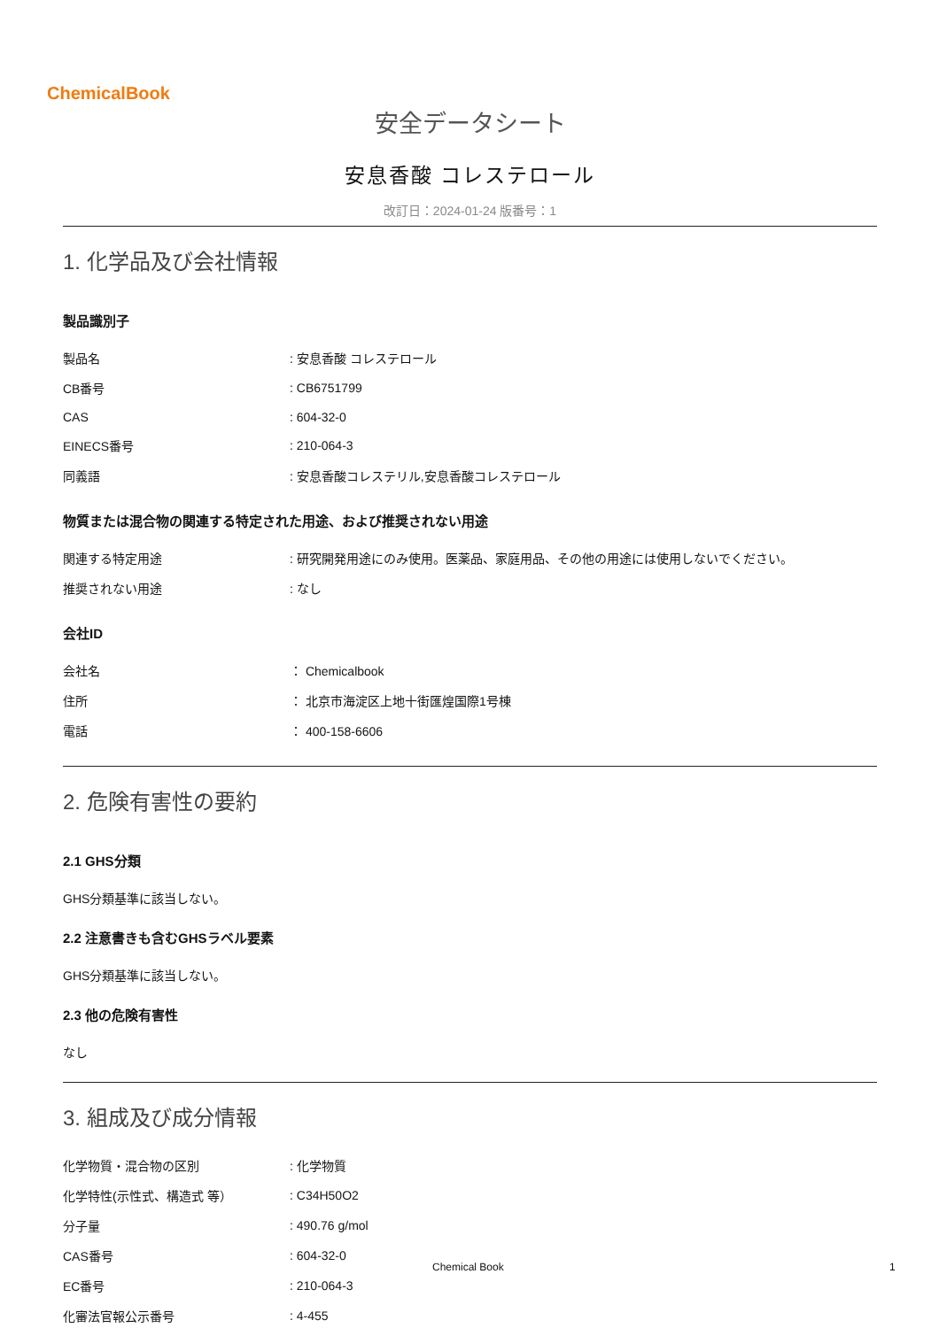ChemicalBook
安全データシート
安息香酸 コレステロール
改訂日：2024-01-24 版番号：1
1. 化学品及び会社情報
製品識別子
| 製品名 | : 安息香酸 コレステロール |
| CB番号 | : CB6751799 |
| CAS | : 604-32-0 |
| EINECS番号 | : 210-064-3 |
| 同義語 | : 安息香酸コレステリル,安息香酸コレステロール |
物質または混合物の関連する特定された用途、および推奨されない用途
| 関連する特定用途 | : 研究開発用途にのみ使用。医薬品、家庭用品、その他の用途には使用しないでください。 |
| 推奨されない用途 | : なし |
会社ID
| 会社名 | ： Chemicalbook |
| 住所 | ： 北京市海淀区上地十街匯煌国際1号棟 |
| 電話 | ： 400-158-6606 |
2. 危険有害性の要約
2.1 GHS分類
GHS分類基準に該当しない。
2.2 注意書きも含むGHSラベル要素
GHS分類基準に該当しない。
2.3 他の危険有害性
なし
3. 組成及び成分情報
| 化学物質・混合物の区別 | : 化学物質 |
| 化学特性(示性式、構造式 等） | : C34H50O2 |
| 分子量 | : 490.76 g/mol |
| CAS番号 | : 604-32-0 |
| EC番号 | : 210-064-3 |
| 化審法官報公示番号 | : 4-455 |
Chemical Book 1